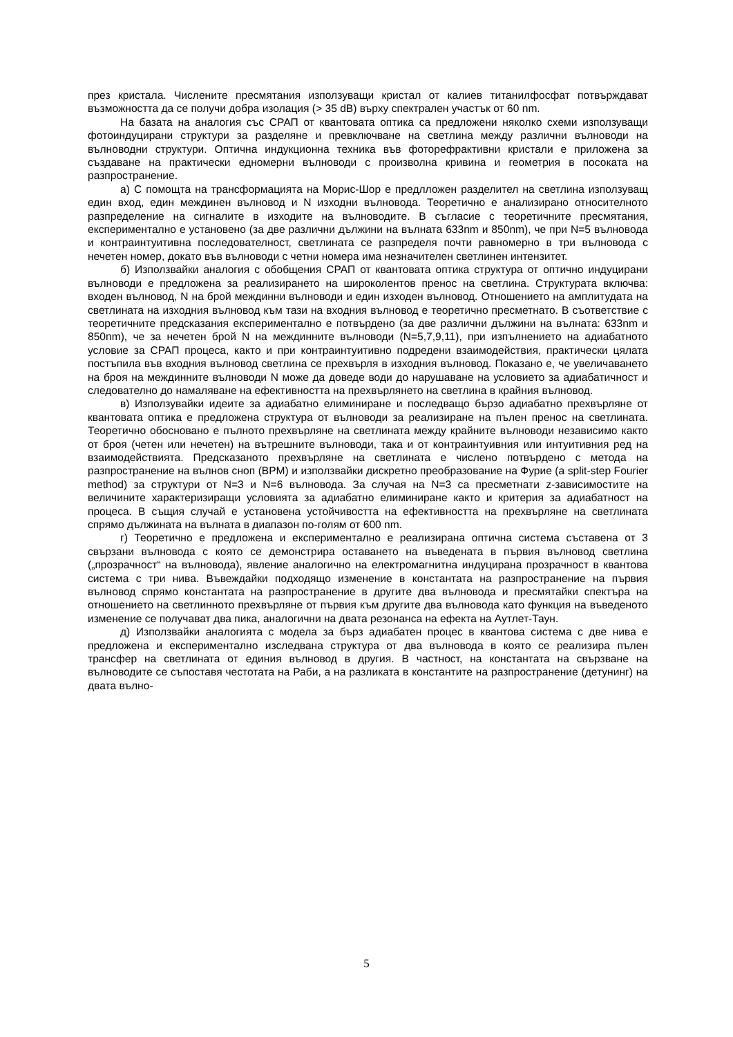през кристала. Численитe пресмятания използуващи кристал от калиев титанилфосфат потвърждават възможността да се получи добра изолация (> 35 dB) върху спектрален участък от 60 nm.
На базата на аналогия със СРАП от квантовата оптика са предложени няколко схеми използуващи фотоиндуцирани структури за разделяне и превключване на светлина между различни вълноводи на вълноводни структури. Оптична индукционна техника във фоторефрактивни кристали е приложена за създаване на практически едномерни вълноводи с произволна кривина и геометрия в посоката на разпространение.
а) С помощта на трансформацията на Морис-Шор е предлложен разделител на светлина използуващ един вход, един междинен вълновод и N изходни вълновода. Теоретично е анализирано относителното разпределение на сигналите в изходите на вълноводите. В съгласие с теоретичните пресмятания, експериментално е установено (за две различни дължини на вълната 633nm и 850nm), че при N=5 вълновода и контраинтуитивна последователност, светлината се разпределя почти равномерно в три вълновода с нечетен номер, докато във вълноводи с четни номера има незначителен светлинен интензитет.
б) Използвайки аналогия с обобщения СРАП от квантовата оптика структура от оптично индуцирани вълноводи е предложена за реализирането на широколентов пренос на светлина. Структурата включва: входен вълновод, N на брой междинни вълноводи и един изходен вълновод. Отношението на амплитудата на светлината на изходния вълновод към тази на входния вълновод е теоретично пресметнато. В съответствие с теоретичните предсказания експериментално е потвърдено (за две различни дължини на вълната: 633nm и 850nm), че за нечетен брой N на междинните вълноводи (N=5,7,9,11), при изпълнението на адиабатното условие за СРАП процеса, както и при контраинтуитивно подредени взаимодействия, практически цялата постъпила във входния вълновод светлина се прехвърля в изходния вълновод. Показано е, че увеличаването на броя на междинните вълноводи N може да доведе води до нарушаване на условието за адиабатичност и следователно до намаляване на ефективността на прехвърлянето на светлина в крайния вълновод.
в) Използувайки идеите за адиабатно елиминиране и последващо бързо адиабатно прехвърляне от квантовата оптика е предложена структура от вълноводи за реализиране на пълен пренос на светлината. Теоретично обосновано е пълното прехвърляне на светлината между крайните вълноводи независимо както от броя (четен или нечетен) на вътрешните вълноводи, така и от контраинтуивния или интуитивния ред на взаимодействията. Предсказаното прехвърляне на светлината е числено потвърдено с метода на разпространение на вълнов сноп (BPM) и използвайки дискретно преобразование на Фурие (a split-step Fourier method) за структури от N=3 и N=6 вълновода. За случая на N=3 са пресметнати z-зависимостите на величините характеризиращи условията за адиабатно елиминиране както и критерия за адиабатност на процеса. В същия случай е установена устойчивостта на ефективността на прехвърляне на светлината спрямо дължината на вълната в диапазон по-голям от 600 nm.
г) Теоретично е предложена и експериментално е реализирана оптична система съставена от 3 свързани вълновода с която се демонстрира оставането на въведената в първия вълновод светлина („прозрачност“ на вълновода), явление аналогично на електромагнитна индуцирана прозрачност в квантова система с три нива. Въвеждайки подходящо изменение в константата на разпространение на първия вълновод спрямо константата на разпространение в другите два вълновода и пресмятайки спектъра на отношението на светлинното прехвърляне от първия към другите два вълновода като функция на въведеното изменение се получават два пика, аналогични на двата резонанса на ефекта на Аутлет-Таун.
д) Използвайки аналогията с модела за бърз адиабатен процес в квантова система с две нива е предложена и експериментално изследвана структура от два вълновода в която се реализира пълен трансфер на светлината от единия вълновод в другия. В частност, на константата на свързване на вълноводите се съпоставя честотата на Раби, а на разликата в константите на разпространение (детунинг) на двата вълно-
5